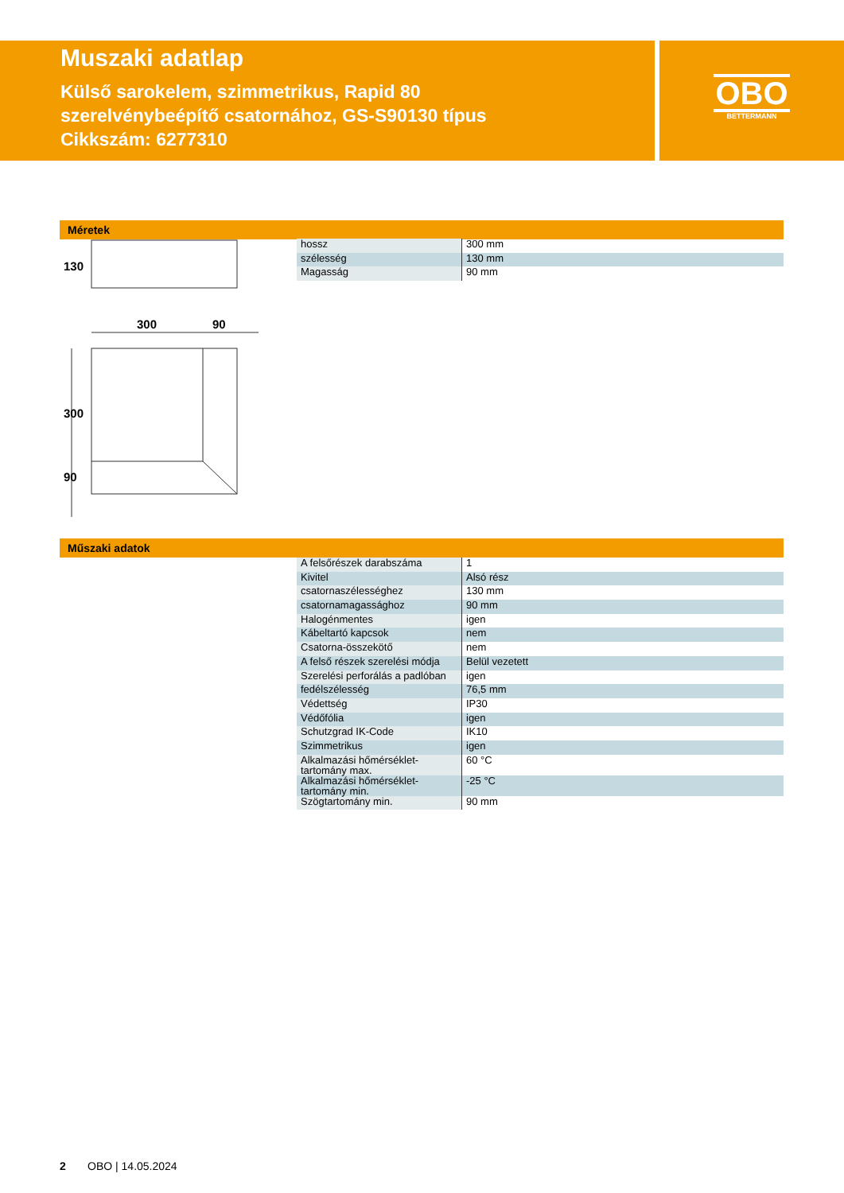Muszaki adatlap
Külső sarokelem, szimmetrikus, Rapid 80
szerelvénybeépítő csatornához, GS-S90130 típus
Cikkszám: 6277310
OBO
BETTERMANN
Méretek
300
90
300
90
130
| hossz | 300 mm |
| szélesség | 130 mm |
| Magasság | 90 mm |
Műszaki adatok
| A felsőrészek darabszáma | 1 |
| Kivitel | Alsó rész |
| csatornaszélességhez | 130 mm |
| csatornamagassághoz | 90 mm |
| Halogénmentes | igen |
| Kábeltartó kapcsok | nem |
| Csatorna-összekötő | nem |
| A felső részek szerelési módja | Belül vezetett |
| Szerelési perforálás a padlóban | igen |
| fedélszélesség | 76,5 mm |
| Védettség | IP30 |
| Védőfólia | igen |
| Schutzgrad IK-Code | IK10 |
| Szimmetrikus | igen |
| Alkalmazási hőmérséklet-tartomány max. | 60 °C |
| Alkalmazási hőmérséklet-tartomány min. | -25 °C |
| Szögtartomány min. | 90 mm |
2 OBO | 14.05.2024